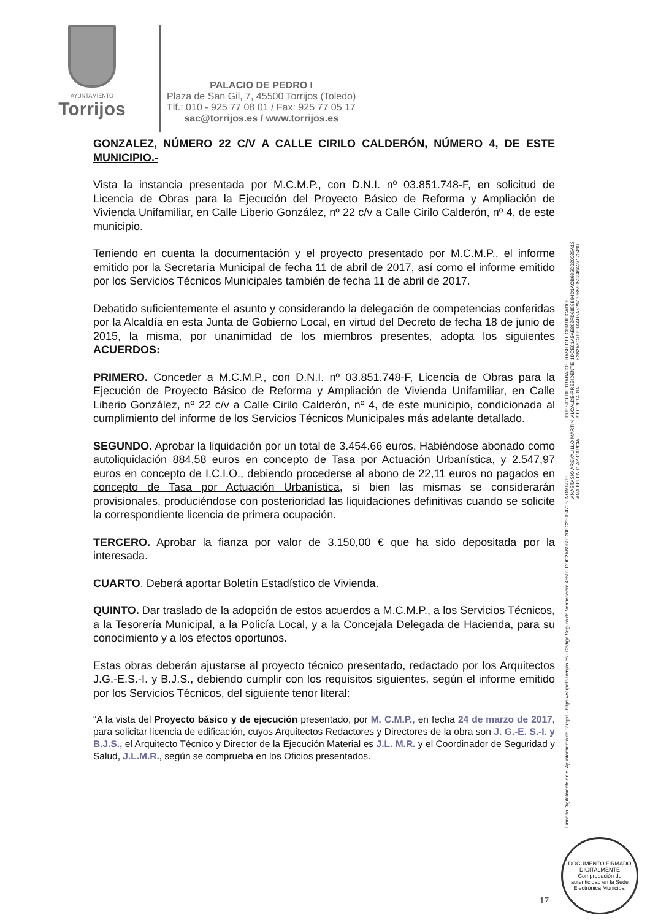AYUNTAMIENTO
Torrijos
PALACIO DE PEDRO I
Plaza de San Gil, 7, 45500 Torrijos (Toledo)
Tlf.: 010 - 925 77 08 01 / Fax: 925 77 05 17
sac@torrijos.es / www.torrijos.es
GONZALEZ, NÚMERO 22 C/V A CALLE CIRILO CALDERÓN, NÚMERO 4, DE ESTE MUNICIPIO.-
Vista la instancia presentada por M.C.M.P., con D.N.I. nº 03.851.748-F, en solicitud de Licencia de Obras para la Ejecución del Proyecto Básico de Reforma y Ampliación de Vivienda Unifamiliar, en Calle Liberio González, nº 22 c/v a Calle Cirilo Calderón, nº 4, de este municipio.
Teniendo en cuenta la documentación y el proyecto presentado por M.C.M.P., el informe emitido por la Secretaría Municipal de fecha 11 de abril de 2017, así como el informe emitido por los Servicios Técnicos Municipales también de fecha 11 de abril de 2017.
Debatido suficientemente el asunto y considerando la delegación de competencias conferidas por la Alcaldía en esta Junta de Gobierno Local, en virtud del Decreto de fecha 18 de junio de 2015, la misma, por unanimidad de los miembros presentes, adopta los siguientes ACUERDOS:
PRIMERO. Conceder a M.C.M.P., con D.N.I. nº 03.851.748-F, Licencia de Obras para la Ejecución de Proyecto Básico de Reforma y Ampliación de Vivienda Unifamiliar, en Calle Liberio González, nº 22 c/v a Calle Cirilo Calderón, nº 4, de este municipio, condicionada al cumplimiento del informe de los Servicios Técnicos Municipales más adelante detallado.
SEGUNDO. Aprobar la liquidación por un total de 3.454.66 euros. Habiéndose abonado como autoliquidación 884,58 euros en concepto de Tasa por Actuación Urbanística, y 2.547,97 euros en concepto de I.C.I.O., debiendo procederse al abono de 22,11 euros no pagados en concepto de Tasa por Actuación Urbanística, si bien las mismas se considerarán provisionales, produciéndose con posterioridad las liquidaciones definitivas cuando se solicite la correspondiente licencia de primera ocupación.
TERCERO. Aprobar la fianza por valor de 3.150,00 € que ha sido depositada por la interesada.
CUARTO. Deberá aportar Boletín Estadístico de Vivienda.
QUINTO. Dar traslado de la adopción de estos acuerdos a M.C.M.P., a los Servicios Técnicos, a la Tesorería Municipal, a la Policía Local, y a la Concejala Delegada de Hacienda, para su conocimiento y a los efectos oportunos.
Estas obras deberán ajustarse al proyecto técnico presentado, redactado por los Arquitectos J.G.-E.S.-I. y B.J.S., debiendo cumplir con los requisitos siguientes, según el informe emitido por los Servicios Técnicos, del siguiente tenor literal:
“A la vista del Proyecto básico y de ejecución presentado, por M. C.M.P., en fecha 24 de marzo de 2017, para solicitar licencia de edificación, cuyos Arquitectos Redactores y Directores de la obra son J. G.-E. S.-I. y B.J.S., el Arquitecto Técnico y Director de la Ejecución Material es J.L. M.R. y el Coordinador de Seguridad y Salud, J.L.M.R., según se comprueba en los Oficios presentados.
Firmado Digitalmente en el Ayuntamiento de Torrijos - https://carpeta.torrijos.es - Código Seguro de Verificación: 45500IDOC2AB9B0F20EC239E479B
NOMBRE:
ANASTASIO AREVALILLO MARTIN
ANA BELEN DIAZ GARCIA
PUESTO DE TRABAJO:
ALCALDE-PRESIDENTE
SECRETARIA
HASH DEL CERTIFICADO:
1DCE61A5AE862FD6858B94D1ACB685D620025A12
62B2A5C7EEBAAB5A5297B3658953246A27170490
DOCUMENTO FIRMADO DIGITALMENTE
Comprobación de autenticidad en la Sede Electrónica Municipal
17